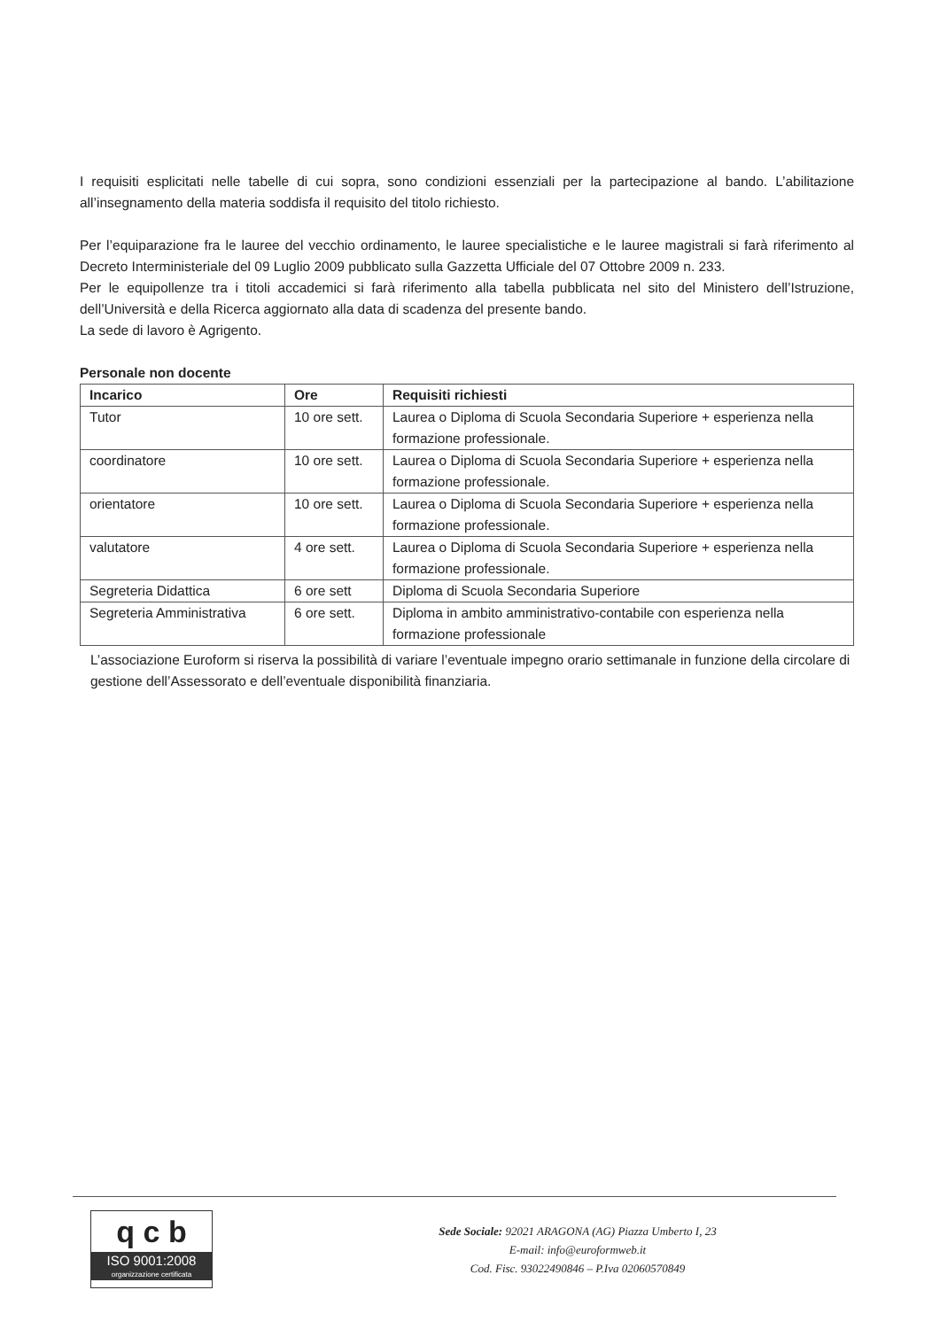I requisiti esplicitati nelle tabelle di cui sopra, sono condizioni essenziali per la partecipazione al bando. L’abilitazione all’insegnamento della materia soddisfa il requisito del titolo richiesto.
Per l’equiparazione fra le lauree del vecchio ordinamento, le lauree specialistiche e le lauree magistrali si farà riferimento al Decreto Interministeriale del 09 Luglio 2009 pubblicato sulla Gazzetta Ufficiale del 07 Ottobre 2009 n. 233.
Per le equipollenze tra i titoli accademici si farà riferimento alla tabella pubblicata nel sito del Ministero dell’Istruzione, dell’Università e della Ricerca aggiornato alla data di scadenza del presente bando.
La sede di lavoro è Agrigento.
Personale non docente
| Incarico | Ore | Requisiti richiesti |
| --- | --- | --- |
| Tutor | 10 ore sett. | Laurea o Diploma di Scuola Secondaria Superiore + esperienza nella formazione professionale. |
| coordinatore | 10 ore sett. | Laurea o Diploma di Scuola Secondaria Superiore + esperienza nella formazione professionale. |
| orientatore | 10 ore sett. | Laurea o Diploma di Scuola Secondaria Superiore + esperienza nella formazione professionale. |
| valutatore | 4 ore sett. | Laurea o Diploma di Scuola Secondaria Superiore + esperienza nella formazione professionale. |
| Segreteria Didattica | 6 ore sett | Diploma di Scuola Secondaria Superiore |
| Segreteria Amministrativa | 6 ore sett. | Diploma in ambito amministrativo-contabile con esperienza nella formazione professionale |
L’associazione Euroform si riserva la possibilità di variare l’eventuale impegno orario settimanale in funzione della circolare di gestione dell’Assessorato e dell’eventuale disponibilità finanziaria.
q c b
ISO 9001:2008
organizzazione certificata
Sede Sociale: 92021 ARAGONA (AG) Piazza Umberto I, 23
E-mail: info@euroformweb.it
Cod. Fisc. 93022490846 – P.Iva 02060570849